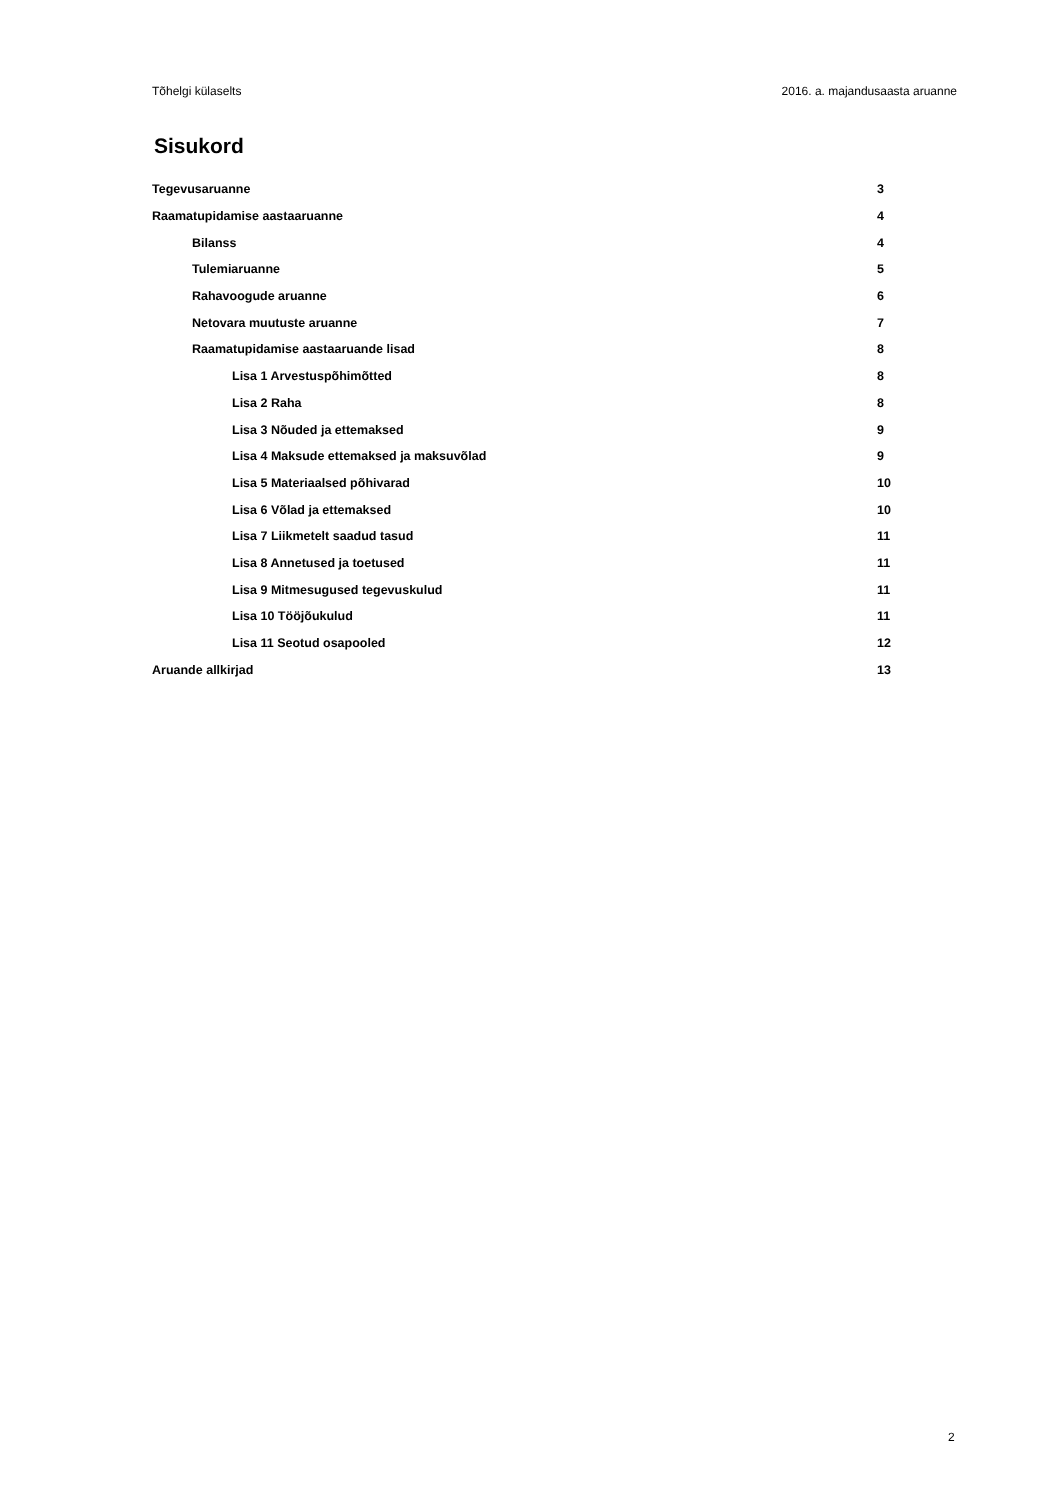Tõhelgi külaselts 2016. a. majandusaasta aruanne
Sisukord
Tegevusaruanne 3
Raamatupidamise aastaaruanne 4
Bilanss 4
Tulemiaruanne 5
Rahavoogude aruanne 6
Netovara muutuste aruanne 7
Raamatupidamise aastaaruande lisad 8
Lisa 1 Arvestuspõhimõtted 8
Lisa 2 Raha 8
Lisa 3 Nõuded ja ettemaksed 9
Lisa 4 Maksude ettemaksed ja maksuvõlad 9
Lisa 5 Materiaalsed põhivarad 10
Lisa 6 Võlad ja ettemaksed 10
Lisa 7 Liikmetelt saadud tasud 11
Lisa 8 Annetused ja toetused 11
Lisa 9 Mitmesugused tegevuskulud 11
Lisa 10 Tööjõukulud 11
Lisa 11 Seotud osapooled 12
Aruande allkirjad 13
2